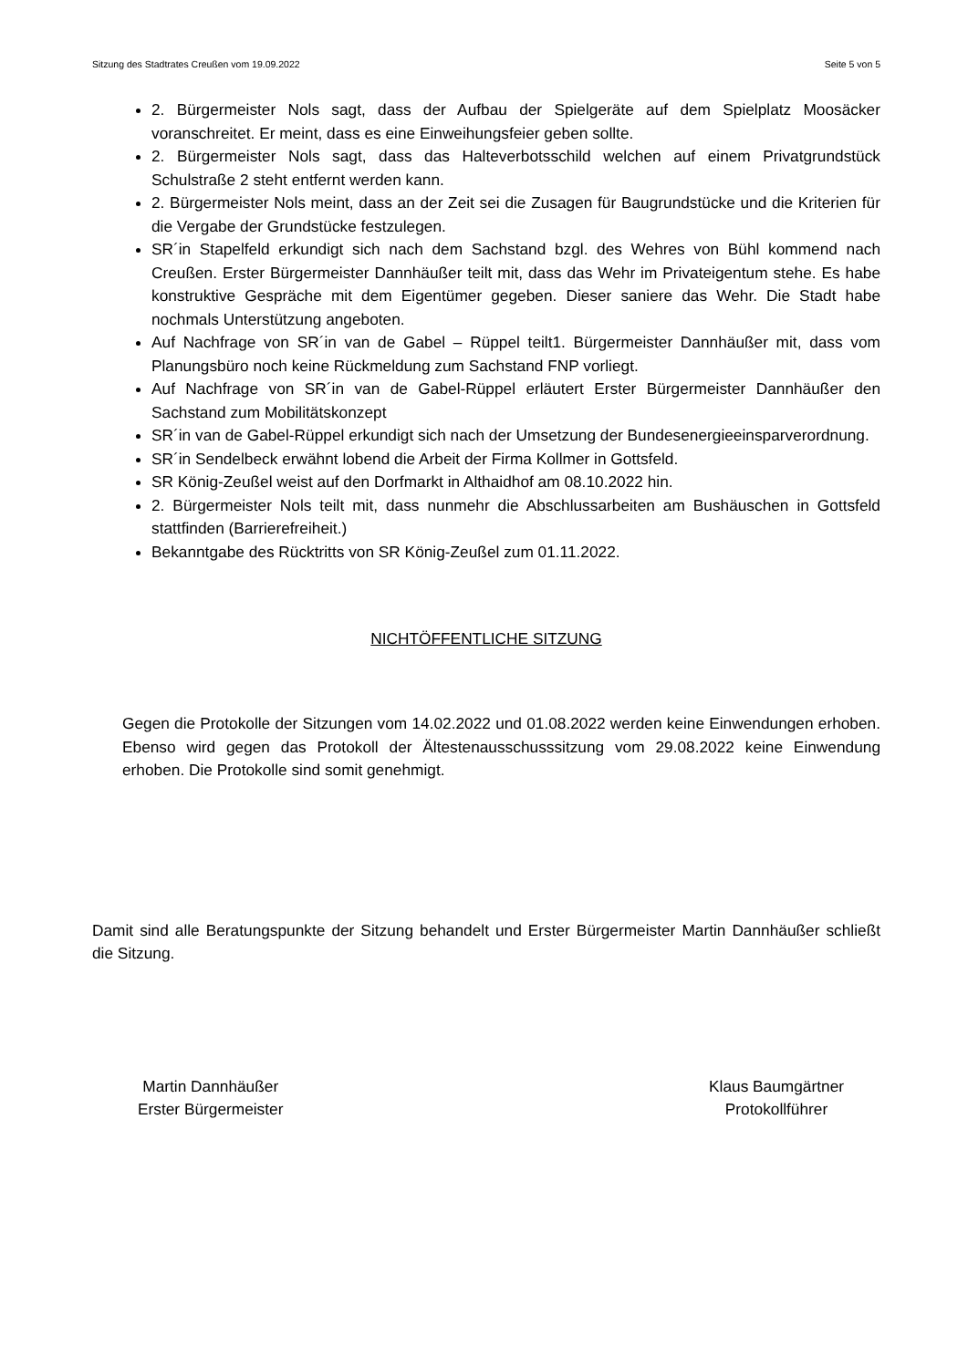Sitzung des Stadtrates Creußen vom 19.09.2022 Seite 5 von 5
2. Bürgermeister Nols sagt, dass der Aufbau der Spielgeräte auf dem Spielplatz Moosäcker voranschreitet. Er meint, dass es eine Einweihungsfeier geben sollte.
2. Bürgermeister Nols sagt, dass das Halteverbotsschild welchen auf einem Privatgrundstück Schulstraße 2 steht entfernt werden kann.
2. Bürgermeister Nols meint, dass an der Zeit sei die Zusagen für Baugrundstücke und die Kriterien für die Vergabe der Grundstücke festzulegen.
SR´in Stapelfeld erkundigt sich nach dem Sachstand bzgl. des Wehres von Bühl kommend nach Creußen. Erster Bürgermeister Dannhäußer teilt mit, dass das Wehr im Privateigentum stehe. Es habe konstruktive Gespräche mit dem Eigentümer gegeben. Dieser saniere das Wehr. Die Stadt habe nochmals Unterstützung angeboten.
Auf Nachfrage von SR´in van de Gabel – Rüppel teilt1. Bürgermeister Dannhäußer mit, dass vom Planungsbüro noch keine Rückmeldung zum Sachstand FNP vorliegt.
Auf Nachfrage von SR´in van de Gabel-Rüppel erläutert Erster Bürgermeister Dannhäußer den Sachstand zum Mobilitätskonzept
SR´in van de Gabel-Rüppel erkundigt sich nach der Umsetzung der Bundesenergieeinsparverordnung.
SR´in Sendelbeck erwähnt lobend die Arbeit der Firma Kollmer in Gottsfeld.
SR König-Zeußel weist auf den Dorfmarkt in Althaidhof am 08.10.2022 hin.
2. Bürgermeister Nols teilt mit, dass nunmehr die Abschlussarbeiten am Bushäuschen in Gottsfeld stattfinden (Barrierefreiheit.)
Bekanntgabe des Rücktritts von SR König-Zeußel zum 01.11.2022.
NICHTÖFFENTLICHE SITZUNG
Gegen die Protokolle der Sitzungen vom 14.02.2022 und 01.08.2022 werden keine Einwendungen erhoben. Ebenso wird gegen das Protokoll der Ältestenausschusssitzung vom 29.08.2022 keine Einwendung erhoben. Die Protokolle sind somit genehmigt.
Damit sind alle Beratungspunkte der Sitzung behandelt und Erster Bürgermeister Martin Dannhäußer schließt die Sitzung.
Martin Dannhäußer
Erster Bürgermeister
Klaus Baumgärtner
Protokollführer